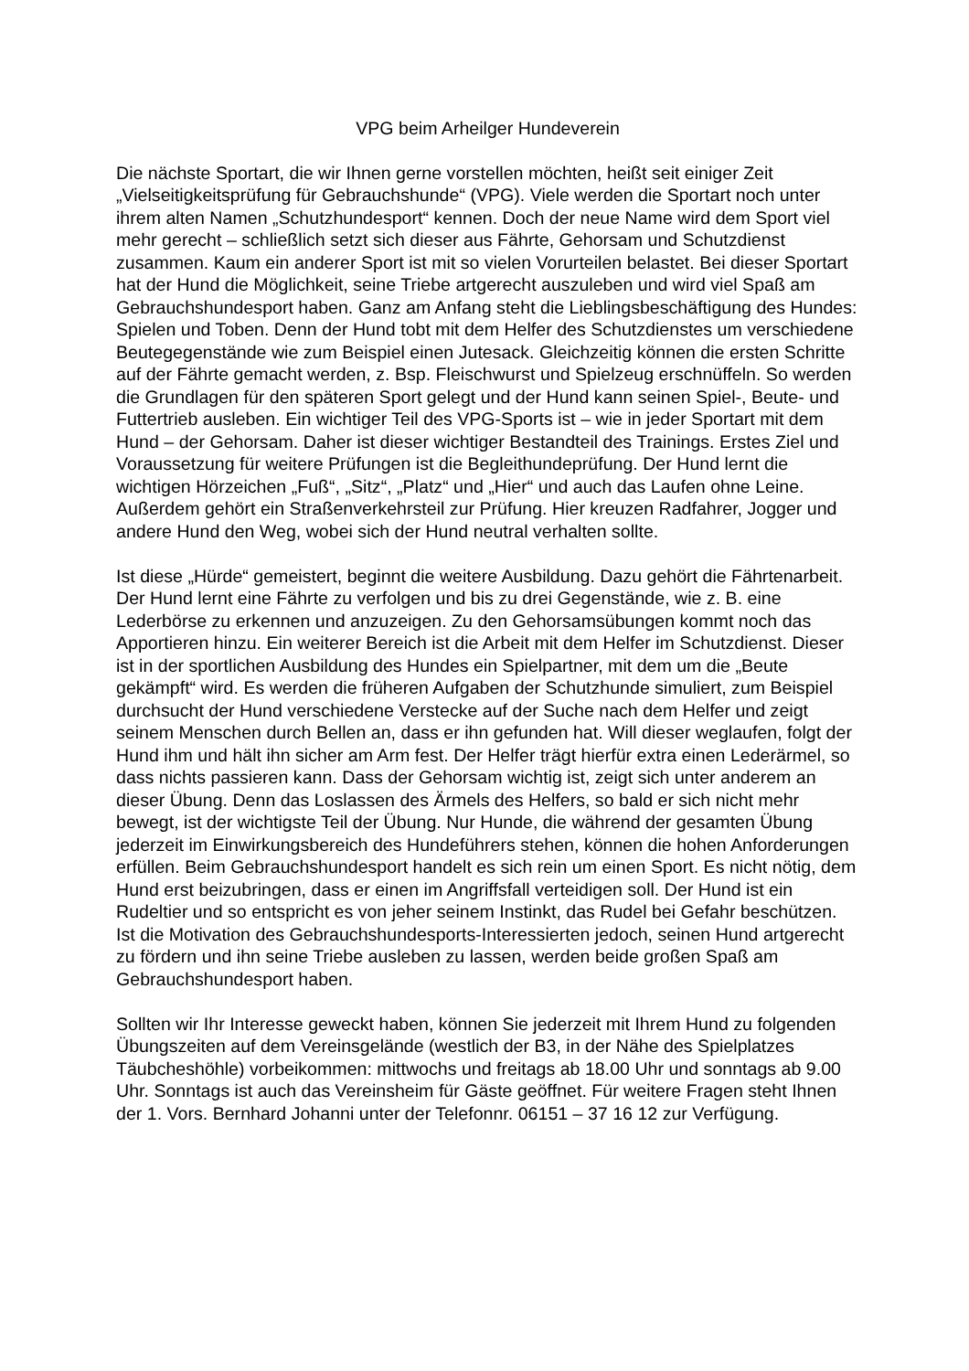VPG beim Arheilger Hundeverein
Die nächste Sportart, die wir Ihnen gerne vorstellen möchten, heißt seit einiger Zeit „Vielseitigkeitsprüfung für Gebrauchshunde“ (VPG). Viele werden die Sportart noch unter ihrem alten Namen „Schutzhundesport“ kennen. Doch der neue Name wird dem Sport viel mehr gerecht – schließlich setzt sich dieser aus Fährte, Gehorsam und Schutzdienst zusammen. Kaum ein anderer Sport ist mit so vielen Vorurteilen belastet. Bei dieser Sportart hat der Hund die Möglichkeit, seine Triebe artgerecht auszuleben und wird viel Spaß am Gebrauchshundesport haben. Ganz am Anfang steht die Lieblingsbeschäftigung des Hundes: Spielen und Toben. Denn der Hund tobt mit dem Helfer des Schutzdienstes um verschiedene Beutegegenstände wie zum Beispiel einen Jutesack. Gleichzeitig können die ersten Schritte auf der Fährte gemacht werden, z. Bsp. Fleischwurst und Spielzeug erschnüffeln. So werden die Grundlagen für den späteren Sport gelegt und der Hund kann seinen Spiel-, Beute- und Futtertrieb ausleben. Ein wichtiger Teil des VPG-Sports ist – wie in jeder Sportart mit dem Hund – der Gehorsam. Daher ist dieser wichtiger Bestandteil des Trainings. Erstes Ziel und Voraussetzung für weitere Prüfungen ist die Begleithundeprüfung. Der Hund lernt die wichtigen Hörzeichen „Fuß“, „Sitz“, „Platz“ und „Hier“ und auch das Laufen ohne Leine. Außerdem gehört ein Straßenverkehrsteil zur Prüfung. Hier kreuzen Radfahrer, Jogger und andere Hund den Weg, wobei sich der Hund neutral verhalten sollte.
Ist diese „Hürde“ gemeistert, beginnt die weitere Ausbildung. Dazu gehört die Fährtenarbeit. Der Hund lernt eine Fährte zu verfolgen und bis zu drei Gegenstände, wie z. B. eine Lederbörse zu erkennen und anzuzeigen. Zu den Gehorsamsübungen kommt noch das Apportieren hinzu. Ein weiterer Bereich ist die Arbeit mit dem Helfer im Schutzdienst. Dieser ist in der sportlichen Ausbildung des Hundes ein Spielpartner, mit dem um die „Beute gekämpft“ wird. Es werden die früheren Aufgaben der Schutzhunde simuliert, zum Beispiel durchsucht der Hund verschiedene Verstecke auf der Suche nach dem Helfer und zeigt seinem Menschen durch Bellen an, dass er ihn gefunden hat. Will dieser weglaufen, folgt der Hund ihm und hält ihn sicher am Arm fest. Der Helfer trägt hierfür extra einen Lederärmel, so dass nichts passieren kann. Dass der Gehorsam wichtig ist, zeigt sich unter anderem an dieser Übung. Denn das Loslassen des Ärmels des Helfers, so bald er sich nicht mehr bewegt, ist der wichtigste Teil der Übung. Nur Hunde, die während der gesamten Übung jederzeit im Einwirkungsbereich des Hundeführers stehen, können die hohen Anforderungen erfüllen. Beim Gebrauchshundesport handelt es sich rein um einen Sport. Es nicht nötig, dem Hund erst beizubringen, dass er einen im Angriffsfall verteidigen soll. Der Hund ist ein Rudeltier und so entspricht es von jeher seinem Instinkt, das Rudel bei Gefahr beschützen. Ist die Motivation des Gebrauchshundesports-Interessierten jedoch, seinen Hund artgerecht zu fördern und ihn seine Triebe ausleben zu lassen, werden beide großen Spaß am Gebrauchshundesport haben.
Sollten wir Ihr Interesse geweckt haben, können Sie jederzeit mit Ihrem Hund zu folgenden Übungszeiten auf dem Vereinsgelände (westlich der B3, in der Nähe des Spielplatzes Täubcheshöhle) vorbeikommen: mittwochs und freitags ab 18.00 Uhr und sonntags ab 9.00 Uhr. Sonntags ist auch das Vereinsheim für Gäste geöffnet. Für weitere Fragen steht Ihnen der 1. Vors. Bernhard Johanni unter der Telefonnr. 06151 – 37 16 12 zur Verfügung.